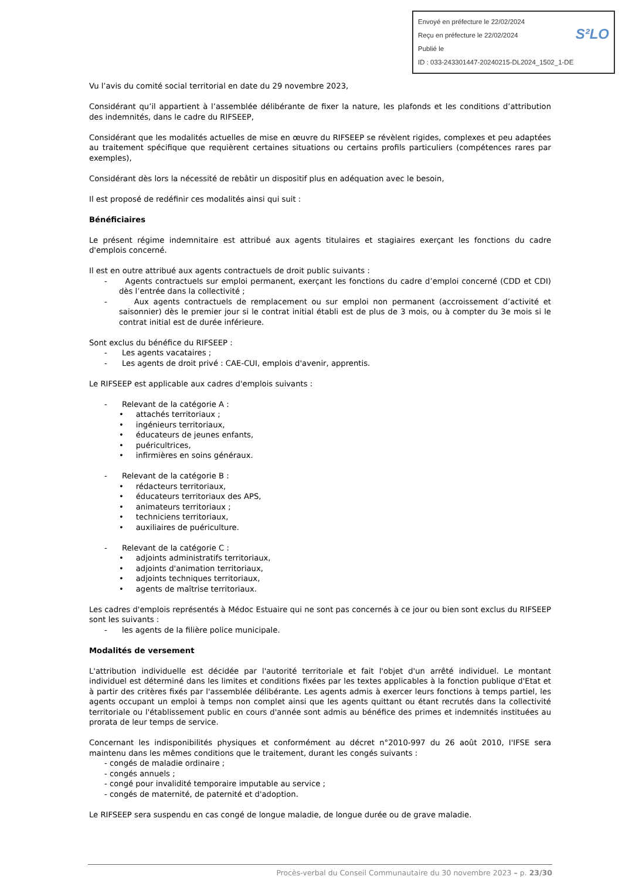S²LO Envoyé en préfecture le 22/02/2024
Reçu en préfecture le 22/02/2024
Publié le
ID : 033-243301447-20240215-DL2024_1502_1-DE
Vu l’avis du comité social territorial en date du 29 novembre 2023,
Considérant qu’il appartient à l’assemblée délibérante de fixer la nature, les plafonds et les conditions d’attribution des indemnités, dans le cadre du RIFSEEP,
Considérant que les modalités actuelles de mise en œuvre du RIFSEEP se révèlent rigides, complexes et peu adaptées au traitement spécifique que requièrent certaines situations ou certains profils particuliers (compétences rares par exemples),
Considérant dès lors la nécessité de rebâtir un dispositif plus en adéquation avec le besoin,
Il est proposé de redéfinir ces modalités ainsi qui suit :
Bénéficiaires
Le présent régime indemnitaire est attribué aux agents titulaires et stagiaires exerçant les fonctions du cadre d'emplois concerné.
Il est en outre attribué aux agents contractuels de droit public suivants :
- Agents contractuels sur emploi permanent, exerçant les fonctions du cadre d’emploi concerné (CDD et CDI) dès l’entrée dans la collectivité ;
- Aux agents contractuels de remplacement ou sur emploi non permanent (accroissement d’activité et saisonnier) dès le premier jour si le contrat initial établi est de plus de 3 mois, ou à compter du 3e mois si le contrat initial est de durée inférieure.
Sont exclus du bénéfice du RIFSEEP :
- Les agents vacataires ;
- Les agents de droit privé : CAE-CUI, emplois d'avenir, apprentis.
Le RIFSEEP est applicable aux cadres d'emplois suivants :
- Relevant de la catégorie A :
• attachés territoriaux ;
• ingénieurs territoriaux,
• éducateurs de jeunes enfants,
• puéricultrices,
• infirmières en soins généraux.
- Relevant de la catégorie B :
• rédacteurs territoriaux,
• éducateurs territoriaux des APS,
• animateurs territoriaux ;
• techniciens territoriaux,
• auxiliaires de puériculture.
- Relevant de la catégorie C :
• adjoints administratifs territoriaux,
• adjoints d'animation territoriaux,
• adjoints techniques territoriaux,
• agents de maîtrise territoriaux.
Les cadres d'emplois représentés à Médoc Estuaire qui ne sont pas concernés à ce jour ou bien sont exclus du RIFSEEP sont les suivants :
- les agents de la filière police municipale.
Modalités de versement
L'attribution individuelle est décidée par l'autorité territoriale et fait l'objet d'un arrêté individuel. Le montant individuel est déterminé dans les limites et conditions fixées par les textes applicables à la fonction publique d'Etat et à partir des critères fixés par l'assemblée délibérante. Les agents admis à exercer leurs fonctions à temps partiel, les agents occupant un emploi à temps non complet ainsi que les agents quittant ou étant recrutés dans la collectivité territoriale ou l'établissement public en cours d'année sont admis au bénéfice des primes et indemnités instituées au prorata de leur temps de service.
Concernant les indisponibilités physiques et conformément au décret n°2010-997 du 26 août 2010, I'IFSE sera maintenu dans les mêmes conditions que le traitement, durant les congés suivants :
- congés de maladie ordinaire ;
- congés annuels ;
- congé pour invalidité temporaire imputable au service ;
- congés de maternité, de paternité et d'adoption.
Le RIFSEEP sera suspendu en cas congé de longue maladie, de longue durée ou de grave maladie.
Procès-verbal du Conseil Communautaire du 30 novembre 2023 – p. 23/30